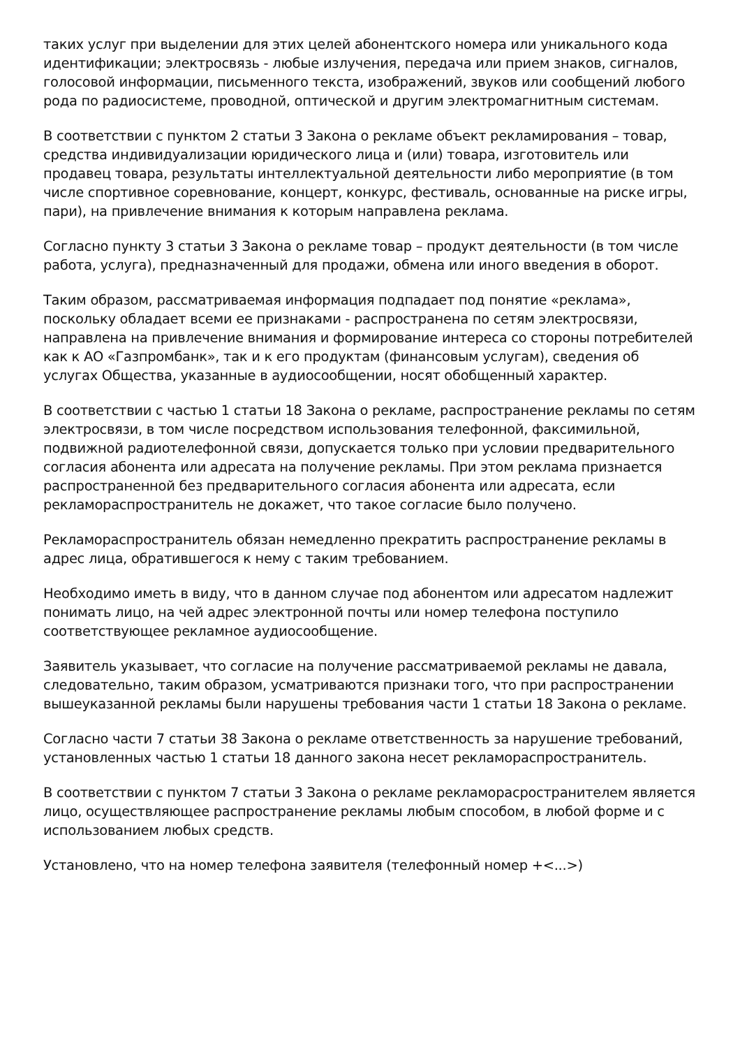таких услуг при выделении для этих целей абонентского номера или уникального кода идентификации; электросвязь - любые излучения, передача или прием знаков, сигналов, голосовой информации, письменного текста, изображений, звуков или сообщений любого рода по радиосистеме, проводной, оптической и другим электромагнитным системам.
В соответствии с пунктом 2 статьи 3 Закона о рекламе объект рекламирования – товар, средства индивидуализации юридического лица и (или) товара, изготовитель или продавец товара, результаты интеллектуальной деятельности либо мероприятие (в том числе спортивное соревнование, концерт, конкурс, фестиваль, основанные на риске игры, пари), на привлечение внимания к которым направлена реклама.
Согласно пункту 3 статьи 3 Закона о рекламе товар – продукт деятельности (в том числе работа, услуга), предназначенный для продажи, обмена или иного введения в оборот.
Таким образом, рассматриваемая информация подпадает под понятие «реклама», поскольку обладает всеми ее признаками - распространена по сетям электросвязи, направлена на привлечение внимания и формирование интереса со стороны потребителей как к АО «Газпромбанк», так и к его продуктам (финансовым услугам), сведения об услугах Общества, указанные в аудиосообщении, носят обобщенный характер.
В соответствии с частью 1 статьи 18 Закона о рекламе, распространение рекламы по сетям электросвязи, в том числе посредством использования телефонной, факсимильной, подвижной радиотелефонной связи, допускается только при условии предварительного согласия абонента или адресата на получение рекламы. При этом реклама признается распространенной без предварительного согласия абонента или адресата, если рекламораспространитель не докажет, что такое согласие было получено.
Рекламораспространитель обязан немедленно прекратить распространение рекламы в адрес лица, обратившегося к нему с таким требованием.
Необходимо иметь в виду, что в данном случае под абонентом или адресатом надлежит понимать лицо, на чей адрес электронной почты или номер телефона поступило соответствующее рекламное аудиосообщение.
Заявитель указывает, что согласие на получение рассматриваемой рекламы не давала, следовательно, таким образом, усматриваются признаки того, что при распространении вышеуказанной рекламы были нарушены требования части 1 статьи 18 Закона о рекламе.
Согласно части 7 статьи 38 Закона о рекламе ответственность за нарушение требований, установленных частью 1 статьи 18 данного закона несет рекламораспространитель.
В соответствии с пунктом 7 статьи 3 Закона о рекламе рекламорасространителем является лицо, осуществляющее распространение рекламы любым способом, в любой форме и с использованием любых средств.
Установлено, что на номер телефона заявителя (телефонный номер +<...>)